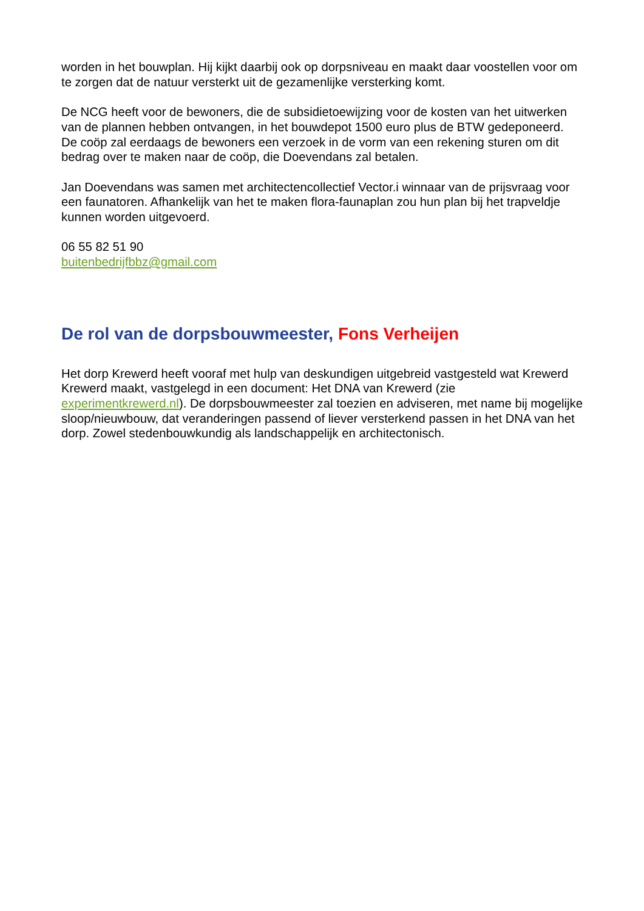worden in het bouwplan. Hij kijkt daarbij ook op dorpsniveau en maakt daar voostellen voor om te zorgen dat de natuur versterkt uit de gezamenlijke versterking komt.
De NCG heeft voor de bewoners, die de subsidietoewijzing voor de kosten van het uitwerken van de plannen hebben ontvangen, in het bouwdepot 1500 euro plus de BTW gedeponeerd.
De coöp zal eerdaags de bewoners een verzoek in de vorm van een rekening sturen om dit bedrag over te maken naar de coöp, die Doevendans zal betalen.
Jan Doevendans was samen met architectencollectief Vector.i winnaar van de prijsvraag voor een faunatoren. Afhankelijk van het te maken flora-faunaplan zou hun plan bij het trapveldje kunnen worden uitgevoerd.
06 55 82 51 90
buitenbedrijfbbz@gmail.com
De rol van de dorpsbouwmeester, Fons Verheijen
Het dorp Krewerd heeft vooraf met hulp van deskundigen uitgebreid vastgesteld wat Krewerd Krewerd maakt, vastgelegd in een document: Het DNA van Krewerd (zie experimentkrewerd.nl). De dorpsbouwmeester zal toezien en adviseren, met name bij mogelijke sloop/nieuwbouw, dat veranderingen passend of liever versterkend passen in het DNA van het dorp. Zowel stedenbouwkundig als landschappelijk en architectonisch.